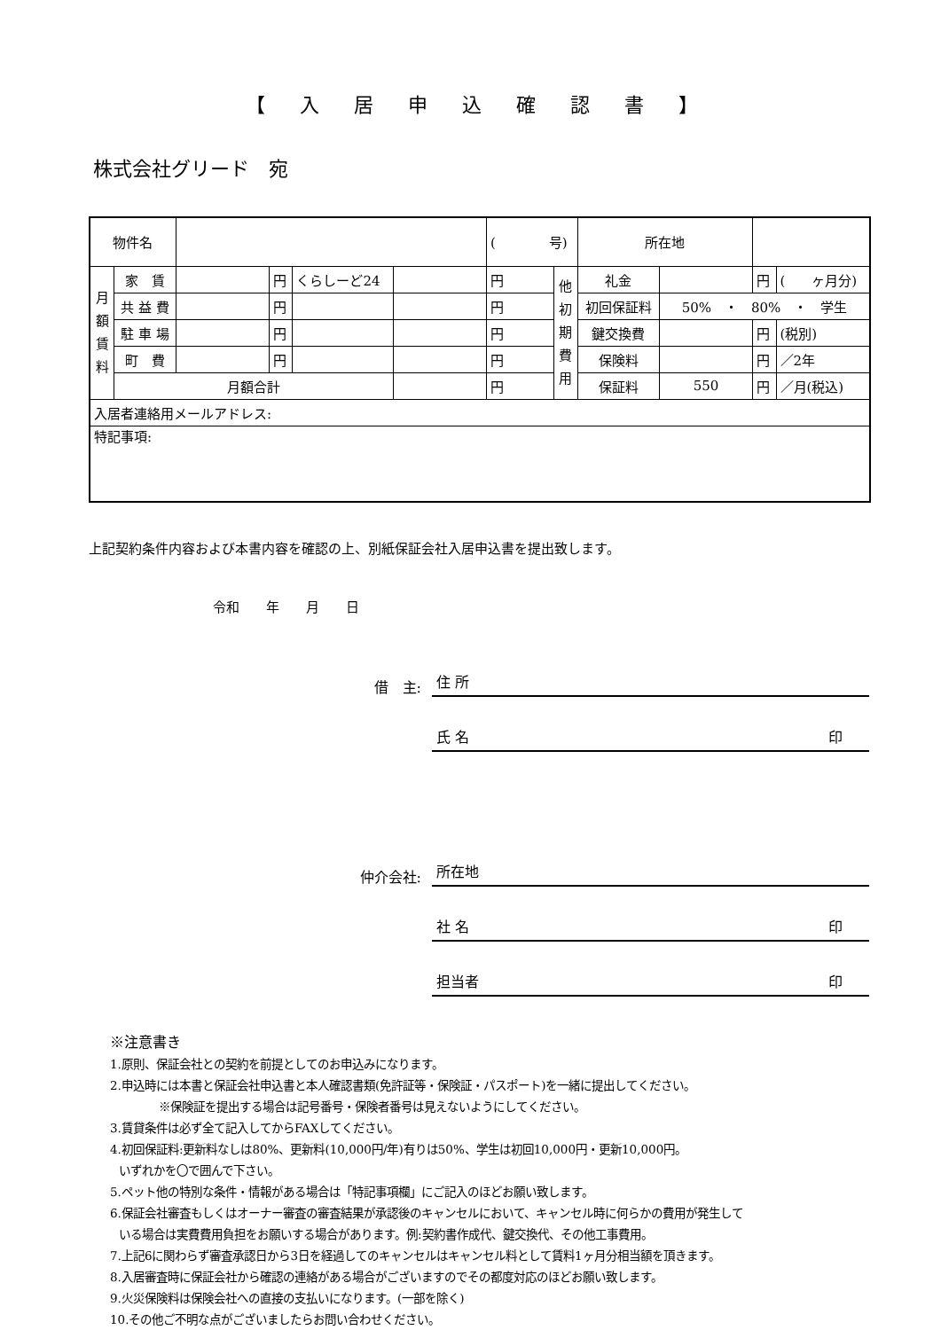【 入 居 申 込 確 認 書 】
株式会社グリード　宛
| 物件名 | | | | | | ( 号) | | 所在地 | | | |
| 月 額 賃 料 | 家 賃 | | 円 | くらしーど24 | | 円 | 他 初 期 費 用 | 礼金 | | 円 | ( ヶ月分) |
| | 共 益 費 | | 円 | | | 円 | | 初回保証料 | 50% ・ 80% ・ 学生 | | |
| | 駐 車 場 | | 円 | | | 円 | | 鍵交換費 | | 円 | (税別) |
| | 町 費 | | 円 | | | 円 | | 保険料 | | 円 | ／2年 |
| | 月額合計 | | | | | 円 | | 保証料 | 550 | 円 | ／月(税込) |
| 入居者連絡用メールアドレス: | | | | | | | | | | | |
| 特記事項: | | | | | | | | | | | |
上記契約条件内容および本書内容を確認の上、別紙保証会社入居申込書を提出致します。
令和　　年　　月　　日
借　主: 住 所
氏 名 印
仲介会社: 所在地
社 名 印
担当者 印
※注意書き
1.原則、保証会社との契約を前提としてのお申込みになります。
2.申込時には本書と保証会社申込書と本人確認書類(免許証等・保険証・パスポート)を一緒に提出してください。
※保険証を提出する場合は記号番号・保険者番号は見えないようにしてください。
3.賃貸条件は必ず全て記入してからFAXしてください。
4.初回保証料:更新料なしは80%、更新料(10,000円/年)有りは50%、学生は初回10,000円・更新10,000円。
いずれかを〇で囲んで下さい。
5.ペット他の特別な条件・情報がある場合は「特記事項欄」にご記入のほどお願い致します。
6.保証会社審査もしくはオーナー審査の審査結果が承認後のキャンセルにおいて、キャンセル時に何らかの費用が発生して
いる場合は実費費用負担をお願いする場合があります。例:契約書作成代、鍵交換代、その他工事費用。
7.上記6に関わらず審査承認日から3日を経過してのキャンセルはキャンセル料として賃料1ヶ月分相当額を頂きます。
8.入居審査時に保証会社から確認の連絡がある場合がございますのでその都度対応のほどお願い致します。
9.火災保険料は保険会社への直接の支払いになります。(一部を除く)
10.その他ご不明な点がございましたらお問い合わせください。